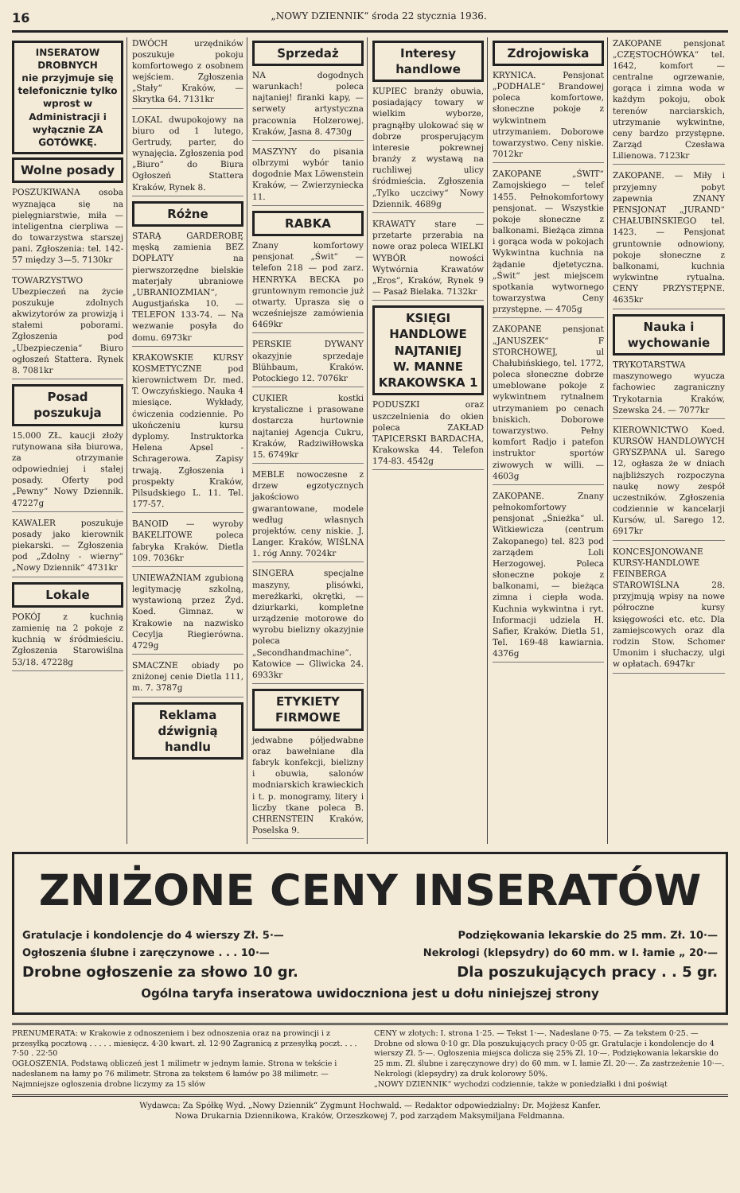16 „NOWY DZIENNIK“ środa 22 stycznia 1936.
INSERATOW DROBNYCH
nie przyjmuje się telefonicznie tylko wprost w Administracji i wyłącznie ZA GOTÓWKĘ.
Wolne posady
POSZUKIWANA osoba wyznająca się na pielęgniarstwie, miła — inteligentna cierpliwa — do towarzystwa starszej pani. Zgłoszenia: tel. 142-57 między 3—5. 7130kr
TOWARZYSTWO Ubezpieczeń na życie poszukuje zdolnych akwizytorów za prowizją i stałemi poborami. Zgłoszenia pod „Ubezpieczenia“ Biuro ogłoszeń Stattera. Rynek 8. 7081kr
Posad poszukuja
15.000 ZŁ. kaucji złoży rutynowana siła biurowa, za otrzymanie odpowiedniej i stałej posady. Oferty pod „Pewny“ Nowy Dziennik. 47227g
KAWALER poszukuje posady jako kierownik piekarski. — Zgłoszenia pod „Zdolny - wierny“ „Nowy Dziennik“ 4731kr
Lokale
POKÓJ z kuchnią zamienię na 2 pokoje z kuchnią w śródmieściu. Zgłoszenia Starowiślna 53/18. 47228g
DWÓCH urzędników poszukuje pokoju komfortowego z osobnem wejściem. Zgłoszenia „Stały“ Kraków, — Skrytka 64. 7131kr
LOKAL dwupokojowy na biuro od 1 lutego, Gertrudy, parter, do wynajęcia. Zgłoszenia pod „Biuro“ do Biura Ogłoszeń Stattera Kraków, Rynek 8.
Różne
STARĄ GARDEROBĘ męską zamienia BEZ DOPŁATY na pierwszorzędne bielskie materjały ubraniowe „UBRANIOZMIAN“, Augustjańska 10. — TELEFON 133-74. — Na wezwanie posyła do domu. 6973kr
KRAKOWSKIE KURSY KOSMETYCZNE pod kierownictwem Dr. med. T. Owczyńskiego. Nauka 4 miesiące. Wykłady, ćwiczenia codziennie. Po ukończeniu kursu dyplomy. Instruktorka Helena Apsel - Schragerowa. Zapisy trwają. Zgłoszenia i prospekty Kraków, Pilsudskiego L. 11. Tel. 177-57.
BANOID — wyroby BAKELITOWE poleca fabryka Kraków. Dietla 109. 7036kr
UNIEWAŻNIAM zgubioną legitymację szkolną, wystawioną przez Żyd. Koed. Gimnaz. w Krakowie na nazwisko Cecylja Riegierówna. 4729g
SMACZNE obiady po zniżonej cenie Dietla 111, m. 7. 3787g
Reklama dźwignią handlu
Sprzedaż
NA dogodnych warunkach! poleca najtaniej! firanki kapy, — serwety artystyczna pracownia Holzerowej. Kraków, Jasna 8. 4730g
MASZYNY do pisania olbrzymi wybór tanio dogodnie Max Löwenstein Kraków, — Zwierzyniecka 11.
RABKA
Znany komfortowy pensjonat „Świt“ — telefon 218 — pod zarz. HENRYKA BECKA po gruntownym remoncie już otwarty. Uprasza się o wcześniejsze zamówienia 6469kr
PERSKIE DYWANY okazyjnie sprzedaje Blühbaum, Kraków. Potockiego 12. 7076kr
CUKIER kostki krystaliczne i prasowane dostarcza hurtownie najtaniej Agencja Cukru, Kraków, Radziwiłłowska 15. 6749kr
MEBLE nowoczesne z drzew egzotycznych jakościowo gwarantowane, modele według własnych projektów. ceny niskie. J. Langer. Kraków, WIŚLNA 1. róg Anny. 7024kr
SINGERA specjalne maszyny, plisówki, mereżkarki, okrętki, — dziurkarki, kompletne urządzenie motorowe do wyrobu bielizny okazyjnie poleca „Secondhandmachine“. Katowice — Gliwicka 24. 6933kr
ETYKIETY FIRMOWE
jedwabne półjedwabne oraz bawełniane dla fabryk konfekcji, bielizny i obuwia, salonów modniarskich krawieckich i t. p. monogramy, litery i liczby tkane poleca B. CHRENSTEIN Kraków, Poselska 9.
Interesy handlowe
KUPIEC branży obuwia, posiadający towary w wielkim wyborze, pragnąłby ulokować się w dobrze prosperującym interesie pokrewnej branży z wystawą na ruchliwej ulicy śródmieścia. Zgłoszenia „Tylko uczciwy“ Nowy Dziennik. 4689g
KRAWATY stare — przetarte przerabia na nowe oraz poleca WIELKI WYBÓR nowości Wytwórnia Krawatów „Eros“, Kraków, Rynek 9 — Pasaż Bielaka. 7132kr
KSIĘGI HANDLOWE
NAJTANIEJ
W. MANNE
KRAKOWSKA 1
PODUSZKI oraz uszczelnienia do okien poleca ZAKŁAD TAPICERSKI BARDACHA, Krakowska 44. Telefon 174-83. 4542g
Zdrojowiska
KRYNICA. Pensjonat „PODHALE“ Brandowej poleca komfortowe, słoneczne pokoje z wykwintnem utrzymaniem. Doborowe towarzystwo. Ceny niskie. 7012kr
ZAKOPANE „ŚWIT“ Zamojskiego — telef 1455. Pełnokomfortowy pensjonat. — Wszystkie pokoje słoneczne z balkonami. Bieżąca zimna i gorąca woda w pokojach Wykwintna kuchnia na żądanie djetetyczna. „Świt“ jest miejscem spotkania wytwornego towarzystwa Ceny przystępne. — 4705g
ZAKOPANE pensjonat „JANUSZEK“ F STORCHOWEJ, ul Chałubińskiego, tel. 1772, poleca słoneczne dobrze umeblowane pokoje z wykwintnem rytnalnem utrzymaniem po cenach bniskich. Doborowe towarzystwo. Pełny komfort Radjo i patefon instruktor sportów ziwowych w willi. — 4603g
ZAKOPANE. Znany pełnokomfortowy pensjonat „Śnieżka“ ul. Witkiewicza (centrum Zakopanego) tel. 823 pod zarządem Loli Herzogowej. Poleca słoneczne pokoje z balkonami, — bieżąca zimna i ciepła woda. Kuchnia wykwintna i ryt. Informacji udziela H. Safier, Kraków. Dietla 51, Tel. 169-48 kawiarnia. 4376g
ZAKOPANE pensjonat „CZĘSTOCHÓWKA“ tel. 1642, komfort — centralne ogrzewanie, gorąca i zimna woda w każdym pokoju, obok terenów narciarskich, utrzymanie wykwintne, ceny bardzo przystępne. Zarząd Czesława Lilienowa. 7123kr
ZAKOPANE. — Miły i przyjemny pobyt zapewnia ZNANY PENSJONAT „JURAND“ CHAŁUBIŃSKIEGO tel. 1423. — Pensjonat gruntownie odnowiony, pokoje słoneczne z balkonami, kuchnia wykwintne rytualna. CENY PRZYSTĘPNE. 4635kr
Nauka i wychowanie
TRYKOTARSTWA maszynowego wyucza fachowiec zagraniczny Trykotarnia Kraków, Szewska 24. — 7077kr
KIEROWNICTWO Koed. KURSÓW HANDLOWYCH GRYSZPANA ul. Sarego 12, ogłasza że w dniach najbliższych rozpoczyna naukę nowy zespół uczestników. Zgłoszenia codziennie w kancelarji Kursów, ul. Sarego 12. 6917kr
KONCESJONOWANE KURSY-HANDLOWE FEINBERGA STAROWIŚLNA 28. przyjmują wpisy na nowe półroczne kursy księgowości etc. etc. Dla zamiejscowych oraz dla rodzin Stow. Schomer Umonim i słuchaczy, ulgi w opłatach. 6947kr
ZNIŻONE CENY INSERATÓW
Gratulacje i kondolencje do 4 wierszy Zł. 5·— Podziękowania lekarskie do 25 mm. Zł. 10·—
Ogłoszenia ślubne i zaręczynowe . . . 10·— Nekrologi (klepsydry) do 60 mm. w I. łamie „ 20·—
Drobne ogłoszenie za słowo 10 gr. Dla poszukujących pracy . . 5 gr.
Ogólna taryfa inseratowa uwidoczniona jest u dołu niniejszej strony
PRENUMERATA: w Krakowie z odnoszeniem i bez odnoszenia oraz na prowincji i z przesyłką pocztową . . . . . miesięcz. 4·30 kwart. zł. 12·90 Zagranicą z przesyłką poczt. . . . 7·50 . 22·50
OGŁOSZENIA. Podstawą obliczeń jest 1 milimetr w jednym łamie. Strona w tekście i nadesłanem na łamy po 76 milimetr. Strona za tekstem 6 łamów po 38 milimetr. — Najmniejsze ogłoszenia drobne liczymy za 15 słów
CENY w złotych: I. strona 1·25. — Tekst 1·—. Nadesłane 0·75. — Za tekstem 0·25. — Drobne od słowa 0·10 gr. Dla poszukujących pracy 0·05 gr. Gratulacje i kondolencje do 4 wierszy Zł. 5·—. Ogłoszenia miejsca dolicza się 25% Zł. 10·—. Podziękowania lekarskie do 25 mm. Zł. ślubne i zaręczynowe dry) do 60 mm. w I. łamie Zł. 20·—. Za zastrzeżenie 10·—. Nekrologi (klepsydry) za druk kolorowy 50%.
„NOWY DZIENNIK“ wychodzi codziennie, także w poniedziałki i dni poświąt
Wydawca: Za Spółkę Wyd. „Nowy Dziennik“ Zygmunt Hochwald. — Redaktor odpowiedzialny: Dr. Mojżesz Kanfer.
Nowa Drukarnia Dziennikowa, Kraków, Orzeszkowej 7, pod zarządem Maksymiljana Feldmanna.